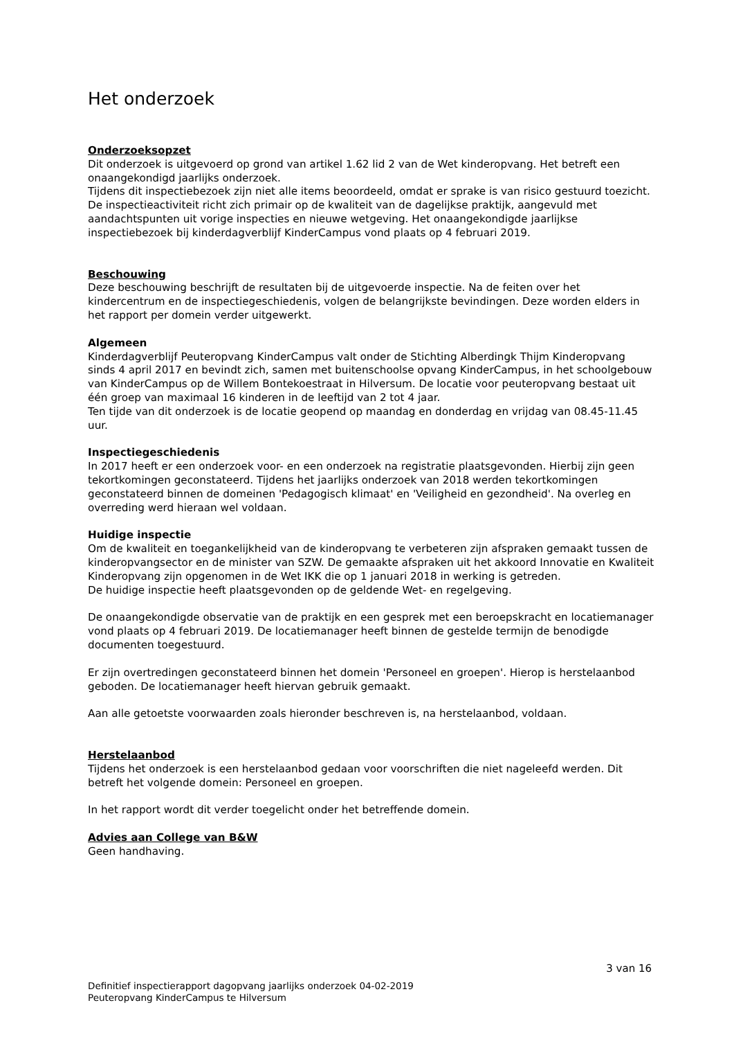Het onderzoek
Onderzoeksopzet
Dit onderzoek is uitgevoerd op grond van artikel 1.62 lid 2 van de Wet kinderopvang. Het betreft een onaangekondigd jaarlijks onderzoek.
Tijdens dit inspectiebezoek zijn niet alle items beoordeeld, omdat er sprake is van risico gestuurd toezicht. De inspectieactiviteit richt zich primair op de kwaliteit van de dagelijkse praktijk, aangevuld met aandachtspunten uit vorige inspecties en nieuwe wetgeving. Het onaangekondigde jaarlijkse inspectiebezoek bij kinderdagverblijf KinderCampus vond plaats op 4 februari 2019.
Beschouwing
Deze beschouwing beschrijft de resultaten bij de uitgevoerde inspectie. Na de feiten over het kindercentrum en de inspectiegeschiedenis, volgen de belangrijkste bevindingen. Deze worden elders in het rapport per domein verder uitgewerkt.
Algemeen
Kinderdagverblijf Peuteropvang KinderCampus valt onder de Stichting Alberdingk Thijm Kinderopvang sinds 4 april 2017 en bevindt zich, samen met buitenschoolse opvang KinderCampus, in het schoolgebouw van KinderCampus op de Willem Bontekoestraat in Hilversum. De locatie voor peuteropvang bestaat uit één groep van maximaal 16 kinderen in de leeftijd van 2 tot 4 jaar.
Ten tijde van dit onderzoek is de locatie geopend op maandag en donderdag en vrijdag van 08.45-11.45 uur.
Inspectiegeschiedenis
In 2017 heeft er een onderzoek voor- en een onderzoek na registratie plaatsgevonden. Hierbij zijn geen tekortkomingen geconstateerd. Tijdens het jaarlijks onderzoek van 2018 werden tekortkomingen geconstateerd binnen de domeinen 'Pedagogisch klimaat' en 'Veiligheid en gezondheid'. Na overleg en overreding werd hieraan wel voldaan.
Huidige inspectie
Om de kwaliteit en toegankelijkheid van de kinderopvang te verbeteren zijn afspraken gemaakt tussen de kinderopvangsector en de minister van SZW. De gemaakte afspraken uit het akkoord Innovatie en Kwaliteit Kinderopvang zijn opgenomen in de Wet IKK die op 1 januari 2018 in werking is getreden.
De huidige inspectie heeft plaatsgevonden op de geldende Wet- en regelgeving.
De onaangekondigde observatie van de praktijk en een gesprek met een beroepskracht en locatiemanager vond plaats op 4 februari 2019. De locatiemanager heeft binnen de gestelde termijn de benodigde documenten toegestuurd.
Er zijn overtredingen geconstateerd binnen het domein 'Personeel en groepen'. Hierop is herstelaanbod geboden. De locatiemanager heeft hiervan gebruik gemaakt.
Aan alle getoetste voorwaarden zoals hieronder beschreven is, na herstelaanbod, voldaan.
Herstelaanbod
Tijdens het onderzoek is een herstelaanbod gedaan voor voorschriften die niet nageleefd werden. Dit betreft het volgende domein: Personeel en groepen.
In het rapport wordt dit verder toegelicht onder het betreffende domein.
Advies aan College van B&W
Geen handhaving.
3 van 16
Definitief inspectierapport dagopvang jaarlijks onderzoek 04-02-2019
Peuteropvang KinderCampus te Hilversum